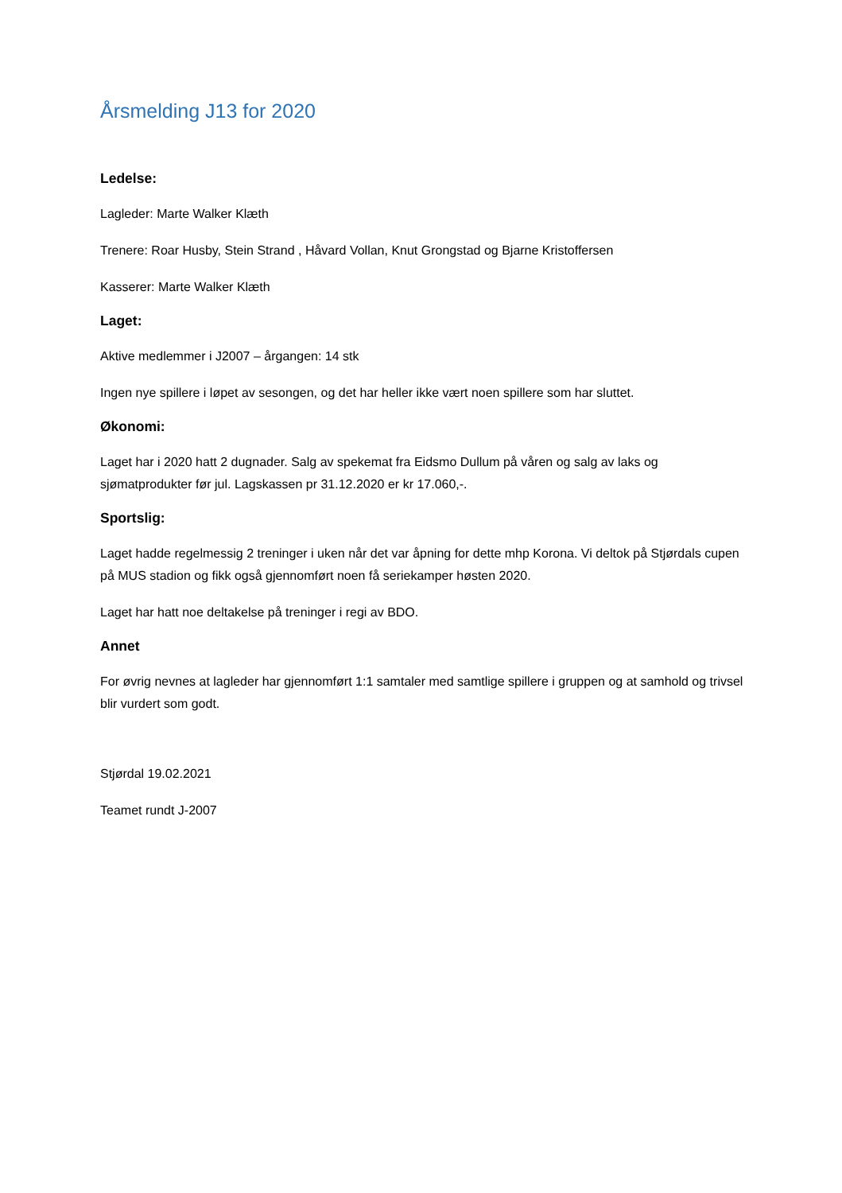Årsmelding J13 for 2020
Ledelse:
Lagleder: Marte Walker Klæth
Trenere: Roar Husby, Stein Strand , Håvard Vollan, Knut Grongstad og Bjarne Kristoffersen
Kasserer: Marte Walker Klæth
Laget:
Aktive medlemmer i J2007 – årgangen: 14 stk
Ingen nye spillere i løpet av sesongen, og det har heller ikke vært noen spillere som har sluttet.
Økonomi:
Laget har i 2020 hatt 2 dugnader. Salg av spekemat fra Eidsmo Dullum på våren og salg av laks og sjømatprodukter før jul. Lagskassen pr 31.12.2020 er kr 17.060,-.
Sportslig:
Laget hadde regelmessig 2 treninger i uken når det var åpning for dette mhp Korona. Vi deltok på Stjørdals cupen på MUS stadion og fikk også gjennomført noen få seriekamper høsten 2020.
Laget har hatt noe deltakelse på treninger i regi av BDO.
Annet
For øvrig nevnes at lagleder har gjennomført 1:1 samtaler med samtlige spillere i gruppen og at samhold og trivsel blir vurdert som godt.
Stjørdal 19.02.2021
Teamet rundt J-2007